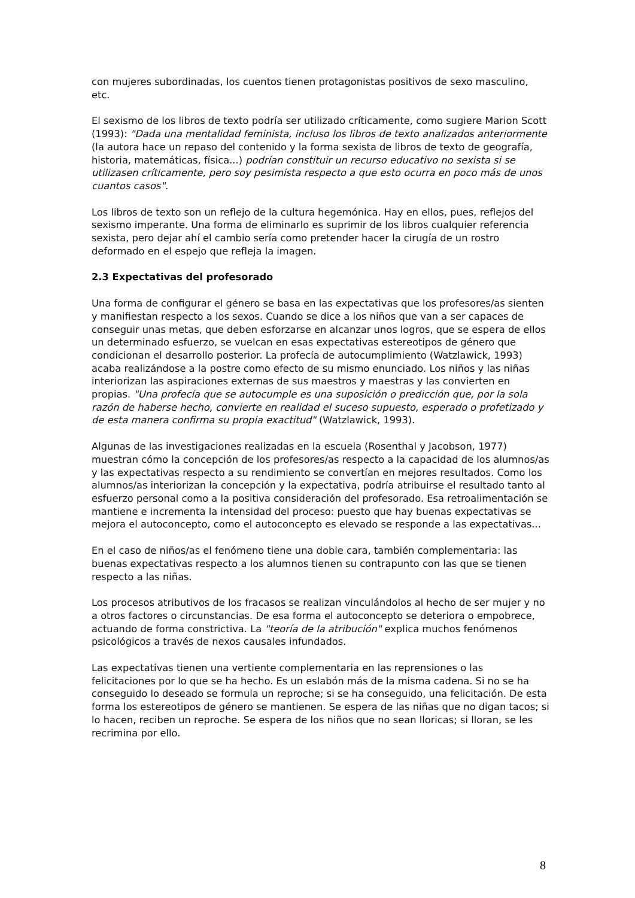con mujeres subordinadas, los cuentos tienen protagonistas positivos de sexo masculino, etc.
El sexismo de los libros de texto podría ser utilizado críticamente, como sugiere Marion Scott (1993): "Dada una mentalidad feminista, incluso los libros de texto analizados anteriormente (la autora hace un repaso del contenido y la forma sexista de libros de texto de geografía, historia, matemáticas, física...) podrían constituir un recurso educativo no sexista si se utilizasen críticamente, pero soy pesimista respecto a que esto ocurra en poco más de unos cuantos casos".
Los libros de texto son un reflejo de la cultura hegemónica. Hay en ellos, pues, reflejos del sexismo imperante. Una forma de eliminarlo es suprimir de los libros cualquier referencia sexista, pero dejar ahí el cambio sería como pretender hacer la cirugía de un rostro deformado en el espejo que refleja la imagen.
2.3 Expectativas del profesorado
Una forma de configurar el género se basa en las expectativas que los profesores/as sienten y manifiestan respecto a los sexos. Cuando se dice a los niños que van a ser capaces de conseguir unas metas, que deben esforzarse en alcanzar unos logros, que se espera de ellos un determinado esfuerzo, se vuelcan en esas expectativas estereotipos de género que condicionan el desarrollo posterior. La profecía de autocumplimiento (Watzlawick, 1993) acaba realizándose a la postre como efecto de su mismo enunciado. Los niños y las niñas interiorizan las aspiraciones externas de sus maestros y maestras y las convierten en propias. "Una profecía que se autocumple es una suposición o predicción que, por la sola razón de haberse hecho, convierte en realidad el suceso supuesto, esperado o profetizado y de esta manera confirma su propia exactitud" (Watzlawick, 1993).
Algunas de las investigaciones realizadas en la escuela (Rosenthal y Jacobson, 1977) muestran cómo la concepción de los profesores/as respecto a la capacidad de los alumnos/as y las expectativas respecto a su rendimiento se convertían en mejores resultados. Como los alumnos/as interiorizan la concepción y la expectativa, podría atribuirse el resultado tanto al esfuerzo personal como a la positiva consideración del profesorado. Esa retroalimentación se mantiene e incrementa la intensidad del proceso: puesto que hay buenas expectativas se mejora el autoconcepto, como el autoconcepto es elevado se responde a las expectativas...
En el caso de niños/as el fenómeno tiene una doble cara, también complementaria: las buenas expectativas respecto a los alumnos tienen su contrapunto con las que se tienen respecto a las niñas.
Los procesos atributivos de los fracasos se realizan vinculándolos al hecho de ser mujer y no a otros factores o circunstancias. De esa forma el autoconcepto se deteriora o empobrece, actuando de forma constrictiva. La "teoría de la atribución" explica muchos fenómenos psicológicos a través de nexos causales infundados.
Las expectativas tienen una vertiente complementaria en las reprensiones o las felicitaciones por lo que se ha hecho. Es un eslabón más de la misma cadena. Si no se ha conseguido lo deseado se formula un reproche; si se ha conseguido, una felicitación. De esta forma los estereotipos de género se mantienen. Se espera de las niñas que no digan tacos; si lo hacen, reciben un reproche. Se espera de los niños que no sean lloricas; si lloran, se les recrimina por ello.
8